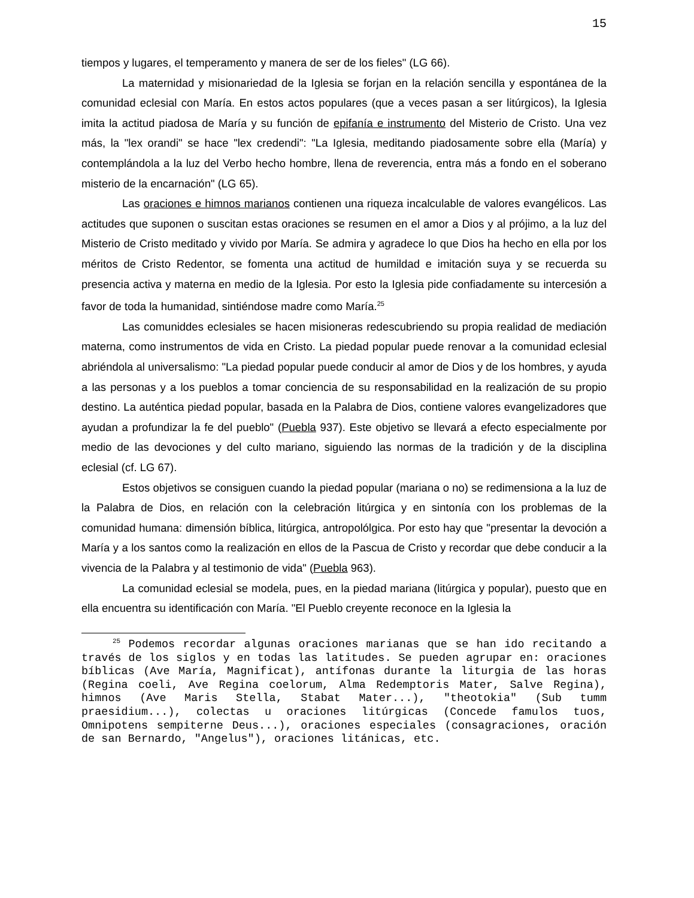15
tiempos y lugares, el temperamento y manera de ser de los fieles" (LG 66).
La maternidad y misionariedad de la Iglesia se forjan en la relación sencilla y espontánea de la comunidad eclesial con María. En estos actos populares (que a veces pasan a ser litúrgicos), la Iglesia imita la actitud piadosa de María y su función de epifanía e instrumento del Misterio de Cristo. Una vez más, la "lex orandi" se hace "lex credendi": "La Iglesia, meditando piadosamente sobre ella (María) y contemplándola a la luz del Verbo hecho hombre, llena de reverencia, entra más a fondo en el soberano misterio de la encarnación" (LG 65).
Las oraciones e himnos marianos contienen una riqueza incalculable de valores evangélicos. Las actitudes que suponen o suscitan estas oraciones se resumen en el amor a Dios y al prójimo, a la luz del Misterio de Cristo meditado y vivido por María. Se admira y agradece lo que Dios ha hecho en ella por los méritos de Cristo Redentor, se fomenta una actitud de humildad e imitación suya y se recuerda su presencia activa y materna en medio de la Iglesia. Por esto la Iglesia pide confiadamente su intercesión a favor de toda la humanidad, sintiéndose madre como María.<sup>25</sup>
Las comuniddes eclesiales se hacen misioneras redescubriendo su propia realidad de mediación materna, como instrumentos de vida en Cristo. La piedad popular puede renovar a la comunidad eclesial abriéndola al universalismo: "La piedad popular puede conducir al amor de Dios y de los hombres, y ayuda a las personas y a los pueblos a tomar conciencia de su responsabilidad en la realización de su propio destino. La auténtica piedad popular, basada en la Palabra de Dios, contiene valores evangelizadores que ayudan a profundizar la fe del pueblo" (Puebla 937). Este objetivo se llevará a efecto especialmente por medio de las devociones y del culto mariano, siguiendo las normas de la tradición y de la disciplina eclesial (cf. LG 67).
Estos objetivos se consiguen cuando la piedad popular (mariana o no) se redimensiona a la luz de la Palabra de Dios, en relación con la celebración litúrgica y en sintonía con los problemas de la comunidad humana: dimensión bíblica, litúrgica, antropolólgica. Por esto hay que "presentar la devoción a María y a los santos como la realización en ellos de la Pascua de Cristo y recordar que debe conducir a la vivencia de la Palabra y al testimonio de vida" (Puebla 963).
La comunidad eclesial se modela, pues, en la piedad mariana (litúrgica y popular), puesto que en ella encuentra su identificación con María. "El Pueblo creyente reconoce en la Iglesia la
<sup>25</sup> Podemos recordar algunas oraciones marianas que se han ido recitando a través de los siglos y en todas las latitudes. Se pueden agrupar en: oraciones bíblicas (Ave María, Magnificat), antífonas durante la liturgia de las horas (Regina coeli, Ave Regina coelorum, Alma Redemptoris Mater, Salve Regina), himnos (Ave Maris Stella, Stabat Mater...), "theotokia" (Sub tumm praesidium...), colectas u oraciones litúrgicas (Concede famulos tuos, Omnipotens sempiterne Deus...), oraciones especiales (consagraciones, oración de san Bernardo, "Angelus"), oraciones litánicas, etc.